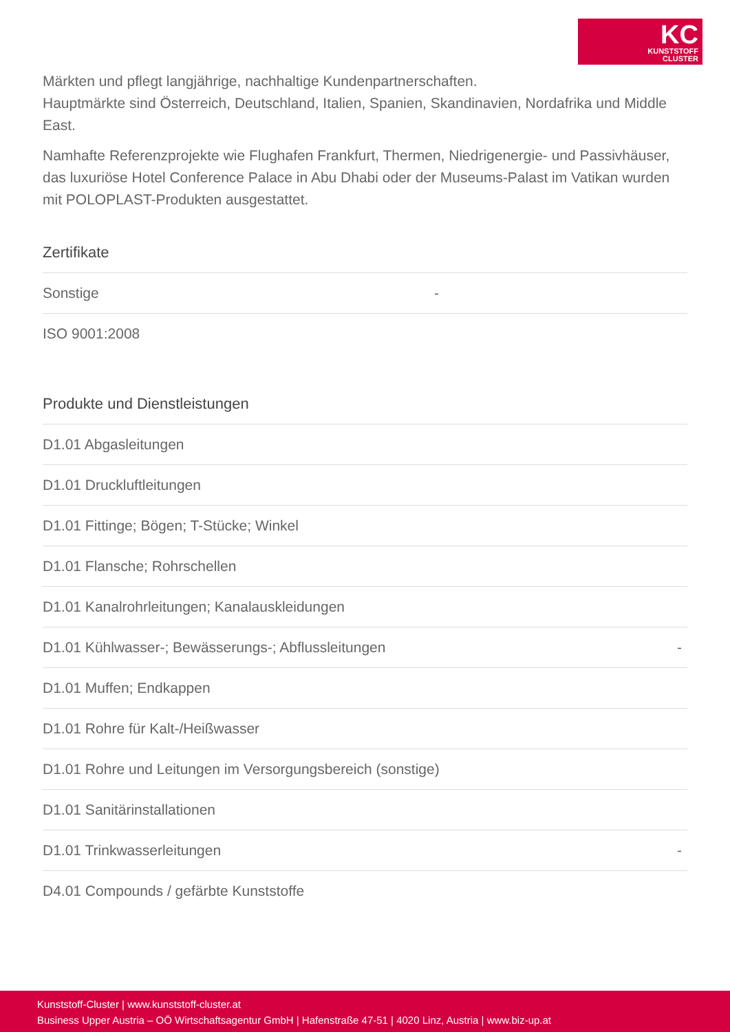KC
KUNSTSTOFF
CLUSTER
Märkten und pflegt langjährige, nachhaltige Kundenpartnerschaften.
Hauptmärkte sind Österreich, Deutschland, Italien, Spanien, Skandinavien, Nordafrika und Middle East.
Namhafte Referenzprojekte wie Flughafen Frankfurt, Thermen, Niedrigenergie- und Passivhäuser, das luxuriöse Hotel Conference Palace in Abu Dhabi oder der Museums-Palast im Vatikan wurden mit POLOPLAST-Produkten ausgestattet.
Zertifikate
| Sonstige | - |
| ISO 9001:2008 | |
Produkte und Dienstleistungen
| D1.01 Abgasleitungen | |
| D1.01 Druckluftleitungen | |
| D1.01 Fittinge; Bögen; T-Stücke; Winkel | |
| D1.01 Flansche; Rohrschellen | |
| D1.01 Kanalrohrleitungen; Kanalauskleidungen | |
| D1.01 Kühlwasser-; Bewässerungs-; Abflussleitungen | - |
| D1.01 Muffen; Endkappen | |
| D1.01 Rohre für Kalt-/Heißwasser | |
| D1.01 Rohre und Leitungen im Versorgungsbereich (sonstige) | |
| D1.01 Sanitärinstallationen | |
| D1.01 Trinkwasserleitungen | - |
| D4.01 Compounds / gefärbte Kunststoffe | |
Kunststoff-Cluster | www.kunststoff-cluster.at
Business Upper Austria – OÖ Wirtschaftsagentur GmbH | Hafenstraße 47-51 | 4020 Linz, Austria | www.biz-up.at